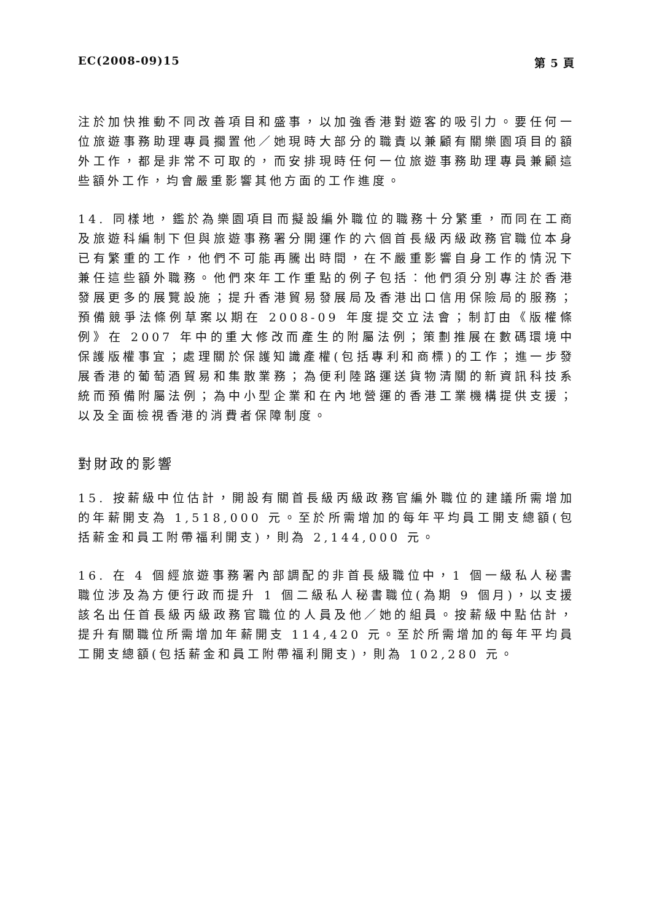EC(2008-09)15 第 5 頁
注於加快推動不同改善項目和盛事，以加強香港對遊客的吸引力。要任何一位旅遊事務助理專員擱置他／她現時大部分的職責以兼顧有關樂園項目的額外工作，都是非常不可取的，而安排現時任何一位旅遊事務助理專員兼顧這些額外工作，均會嚴重影響其他方面的工作進度。
14. 同樣地，鑑於為樂園項目而擬設編外職位的職務十分繁重，而同在工商及旅遊科編制下但與旅遊事務署分開運作的六個首長級丙級政務官職位本身已有繁重的工作，他們不可能再騰出時間，在不嚴重影響自身工作的情況下兼任這些額外職務。他們來年工作重點的例子包括：他們須分別專注於香港發展更多的展覽設施；提升香港貿易發展局及香港出口信用保險局的服務；預備競爭法條例草案以期在 2008-09 年度提交立法會；制訂由《版權條例》在 2007 年中的重大修改而產生的附屬法例；策劃推展在數碼環境中保護版權事宜；處理關於保護知識產權(包括專利和商標)的工作；進一步發展香港的葡萄酒貿易和集散業務；為便利陸路運送貨物清關的新資訊科技系統而預備附屬法例；為中小型企業和在內地營運的香港工業機構提供支援；以及全面檢視香港的消費者保障制度。
對財政的影響
15. 按薪級中位估計，開設有關首長級丙級政務官編外職位的建議所需增加的年薪開支為 1,518,000 元。至於所需增加的每年平均員工開支總額(包括薪金和員工附帶福利開支)，則為 2,144,000 元。
16. 在 4 個經旅遊事務署內部調配的非首長級職位中，1 個一級私人秘書職位涉及為方便行政而提升 1 個二級私人秘書職位(為期 9 個月)，以支援該名出任首長級丙級政務官職位的人員及他／她的組員。按薪級中點估計，提升有關職位所需增加年薪開支 114,420 元。至於所需增加的每年平均員工開支總額(包括薪金和員工附帶福利開支)，則為 102,280 元。